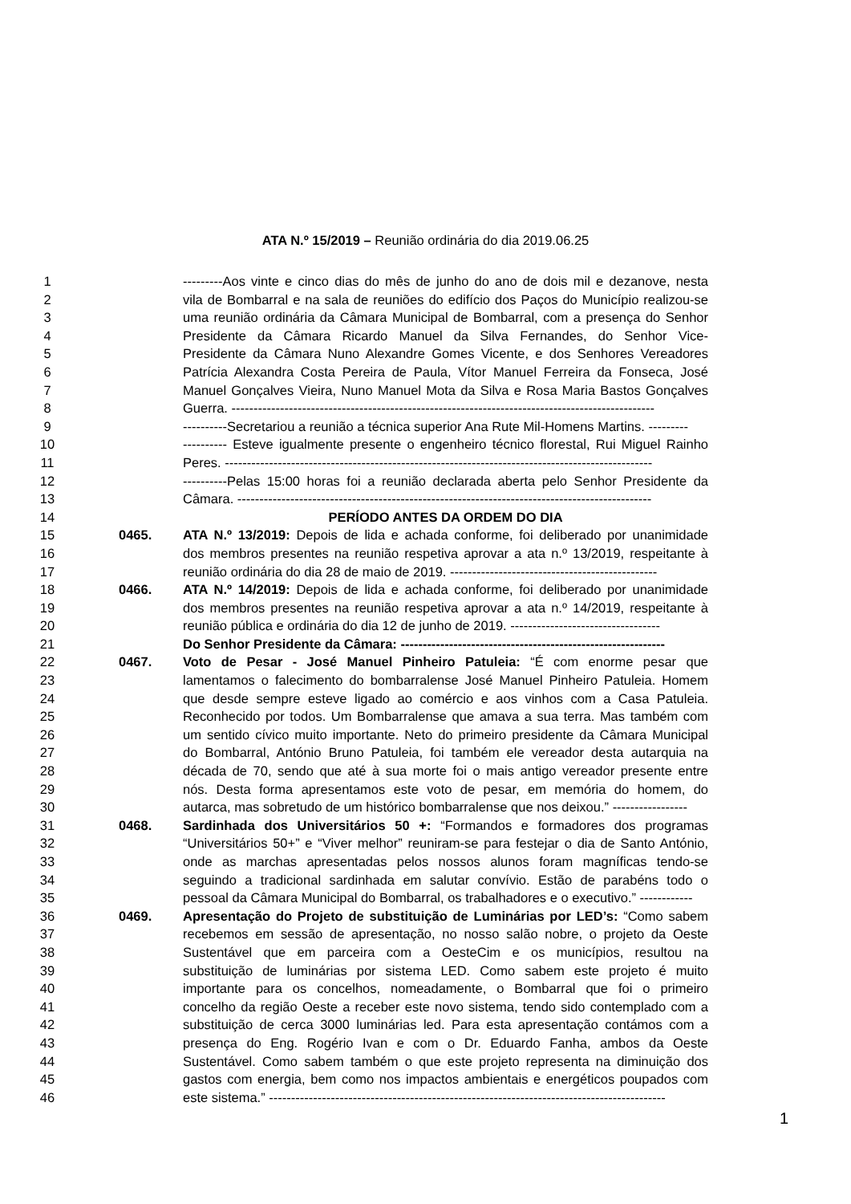ATA N.º 15/2019 – Reunião ordinária do dia 2019.06.25
1 ---------Aos vinte e cinco dias do mês de junho do ano de dois mil e dezanove, nesta
2 vila de Bombarral e na sala de reuniões do edifício dos Paços do Município realizou-se
3 uma reunião ordinária da Câmara Municipal de Bombarral, com a presença do Senhor
4 Presidente da Câmara Ricardo Manuel da Silva Fernandes, do Senhor Vice-
5 Presidente da Câmara Nuno Alexandre Gomes Vicente, e dos Senhores Vereadores
6 Patrícia Alexandra Costa Pereira de Paula, Vítor Manuel Ferreira da Fonseca, José
7 Manuel Gonçalves Vieira, Nuno Manuel Mota da Silva e Rosa Maria Bastos Gonçalves
8 Guerra. ------------------------------------------------------------------------------------------------
9 ----------Secretariou a reunião a técnica superior Ana Rute Mil-Homens Martins. ---------
10 ---------- Esteve igualmente presente o engenheiro técnico florestal, Rui Miguel Rainho
11 Peres. -------------------------------------------------------------------------------------------------
12 ----------Pelas 15:00 horas foi a reunião declarada aberta pelo Senhor Presidente da
13 Câmara. ----------------------------------------------------------------------------------------------
14 PERÍODO ANTES DA ORDEM DO DIA
15 0465. ATA N.º 13/2019: Depois de lida e achada conforme, foi deliberado por unanimidade
16 dos membros presentes na reunião respetiva aprovar a ata n.º 13/2019, respeitante à
17 reunião ordinária do dia 28 de maio de 2019. -----------------------------------------------
18 0466. ATA N.º 14/2019: Depois de lida e achada conforme, foi deliberado por unanimidade
19 dos membros presentes na reunião respetiva aprovar a ata n.º 14/2019, respeitante à
20 reunião pública e ordinária do dia 12 de junho de 2019. ----------------------------------
21 Do Senhor Presidente da Câmara: ------------------------------------------------------------
22 0467. Voto de Pesar - José Manuel Pinheiro Patuleia: “É com enorme pesar que
23 lamentamos o falecimento do bombarralense José Manuel Pinheiro Patuleia. Homem
24 que desde sempre esteve ligado ao comércio e aos vinhos com a Casa Patuleia.
25 Reconhecido por todos. Um Bombarralense que amava a sua terra. Mas também com
26 um sentido cívico muito importante. Neto do primeiro presidente da Câmara Municipal
27 do Bombarral, António Bruno Patuleia, foi também ele vereador desta autarquia na
28 década de 70, sendo que até à sua morte foi o mais antigo vereador presente entre
29 nós. Desta forma apresentamos este voto de pesar, em memória do homem, do
30 autarca, mas sobretudo de um histórico bombarralense que nos deixou.” -----------------
31 0468. Sardinhada dos Universitários 50 +: “Formandos e formadores dos programas
32 “Universitários 50+” e “Viver melhor” reuniram-se para festejar o dia de Santo António,
33 onde as marchas apresentadas pelos nossos alunos foram magníficas tendo-se
34 seguindo a tradicional sardinhada em salutar convívio. Estão de parabéns todo o
35 pessoal da Câmara Municipal do Bombarral, os trabalhadores e o executivo.” ------------
36 0469. Apresentação do Projeto de substituição de Luminárias por LED’s: “Como sabem
37 recebemos em sessão de apresentação, no nosso salão nobre, o projeto da Oeste
38 Sustentável que em parceira com a OesteCim e os municípios, resultou na
39 substituição de luminárias por sistema LED. Como sabem este projeto é muito
40 importante para os concelhos, nomeadamente, o Bombarral que foi o primeiro
41 concelho da região Oeste a receber este novo sistema, tendo sido contemplado com a
42 substituição de cerca 3000 luminárias led. Para esta apresentação contámos com a
43 presença do Eng. Rogério Ivan e com o Dr. Eduardo Fanha, ambos da Oeste
44 Sustentável. Como sabem também o que este projeto representa na diminuição dos
45 gastos com energia, bem como nos impactos ambientais e energéticos poupados com
46 este sistema.” ------------------------------------------------------------------------------------------
1